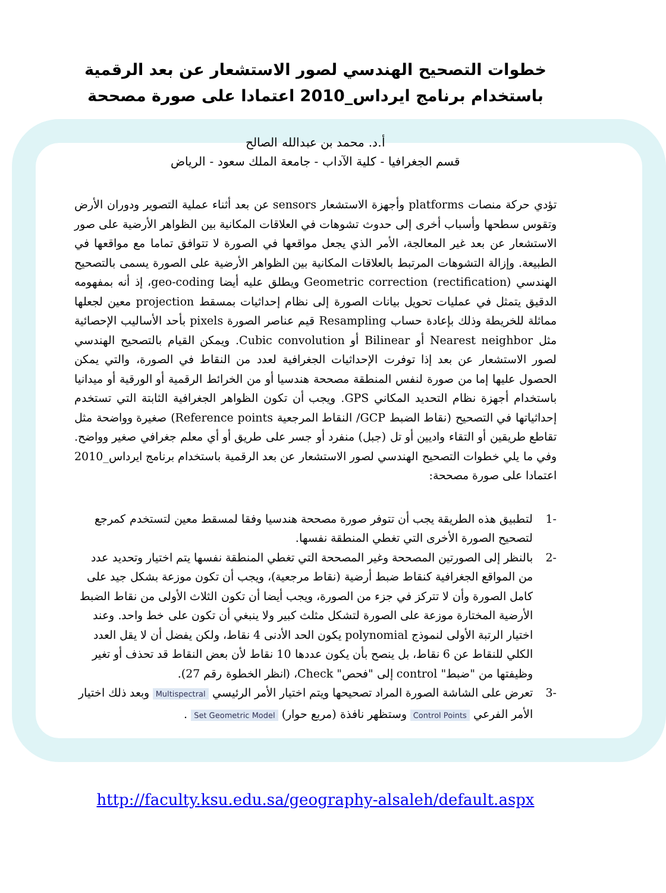خطوات التصحيح الهندسي لصور الاستشعار عن بعد الرقمية باستخدام برنامج ايرداس_2010 اعتمادا على صورة مصححة
أ.د. محمد بن عبدالله الصالح
قسم الجغرافيا - كلية الآداب - جامعة الملك سعود - الرياض
تؤدي حركة منصات platforms وأجهزة الاستشعار sensors عن بعد أثناء عملية التصوير ودوران الأرض وتقوس سطحها وأسباب أخرى إلى حدوث تشوهات في العلاقات المكانية بين الظواهر الأرضية على صور الاستشعار عن بعد غير المعالجة، الأمر الذي يجعل مواقعها في الصورة لا تتوافق تماما مع مواقعها في الطبيعة. وإزالة التشوهات المرتبط بالعلاقات المكانية بين الظواهر الأرضية على الصورة يسمى بالتصحيح الهندسي Geometric correction (rectification) ويطلق عليه أيضا geo-coding، إذ أنه بمفهومه الدقيق يتمثل في عمليات تحويل بيانات الصورة إلى نظام إحداثيات بمسقط projection معين لجعلها مماثلة للخريطة وذلك بإعادة حساب Resampling قيم عناصر الصورة pixels بأحد الأساليب الإحصائية مثل Nearest neighbor أو Bilinear أو Cubic convolution. ويمكن القيام بالتصحيح الهندسي لصور الاستشعار عن بعد إذا توفرت الإحداثيات الجغرافية لعدد من النقاط في الصورة، والتي يمكن الحصول عليها إما من صورة لنفس المنطقة مصححة هندسيا أو من الخرائط الرقمية أو الورقية أو ميدانيا باستخدام أجهزة نظام التحديد المكاني GPS. ويجب أن تكون الظواهر الجغرافية الثابتة التي تستخدم إحداثياتها في التصحيح (نقاط الضبط GCP/ النقاط المرجعية Reference points) صغيرة وواضحة مثل تقاطع طريقين أو التقاء واديين أو تل (جبل) منفرد أو جسر على طريق أو أي معلم جغرافي صغير وواضح. وفي ما يلي خطوات التصحيح الهندسي لصور الاستشعار عن بعد الرقمية باستخدام برنامج ايرداس_2010 اعتمادا على صورة مصححة:
-1 لتطبيق هذه الطريقة يجب أن تتوفر صورة مصححة هندسيا وفقا لمسقط معين لتستخدم كمرجع لتصحيح الصورة الأخرى التي تغطي المنطقة نفسها.
-2 بالنظر إلى الصورتين المصححة وغير المصححة التي تغطي المنطقة نفسها يتم اختيار وتحديد عدد من المواقع الجغرافية كنقاط ضبط أرضية (نقاط مرجعية)، ويجب أن تكون موزعة بشكل جيد على كامل الصورة وأن لا تتركز في جزء من الصورة، ويجب أيضا أن تكون الثلاث الأولى من نقاط الضبط الأرضية المختارة موزعة على الصورة لتشكل مثلث كبير ولا ينبغي أن تكون على خط واحد. وعند اختيار الرتبة الأولى لنموذج polynomial يكون الحد الأدنى 4 نقاط، ولكن يفضل أن لا يقل العدد الكلي للنقاط عن 6 نقاط، بل ينصح بأن يكون عددها 10 نقاط لأن بعض النقاط قد تحذف أو تغير وظيفتها من "ضبط" control إلى "فحص" Check، (انظر الخطوة رقم 27).
-3 تعرض على الشاشة الصورة المراد تصحيحها ويتم اختيار الأمر الرئيسي Multispectral وبعد ذلك اختيار الأمر الفرعي Control Points وستظهر نافذة (مربع حوار) Set Geometric Model .
http://faculty.ksu.edu.sa/geography-alsaleh/default.aspx